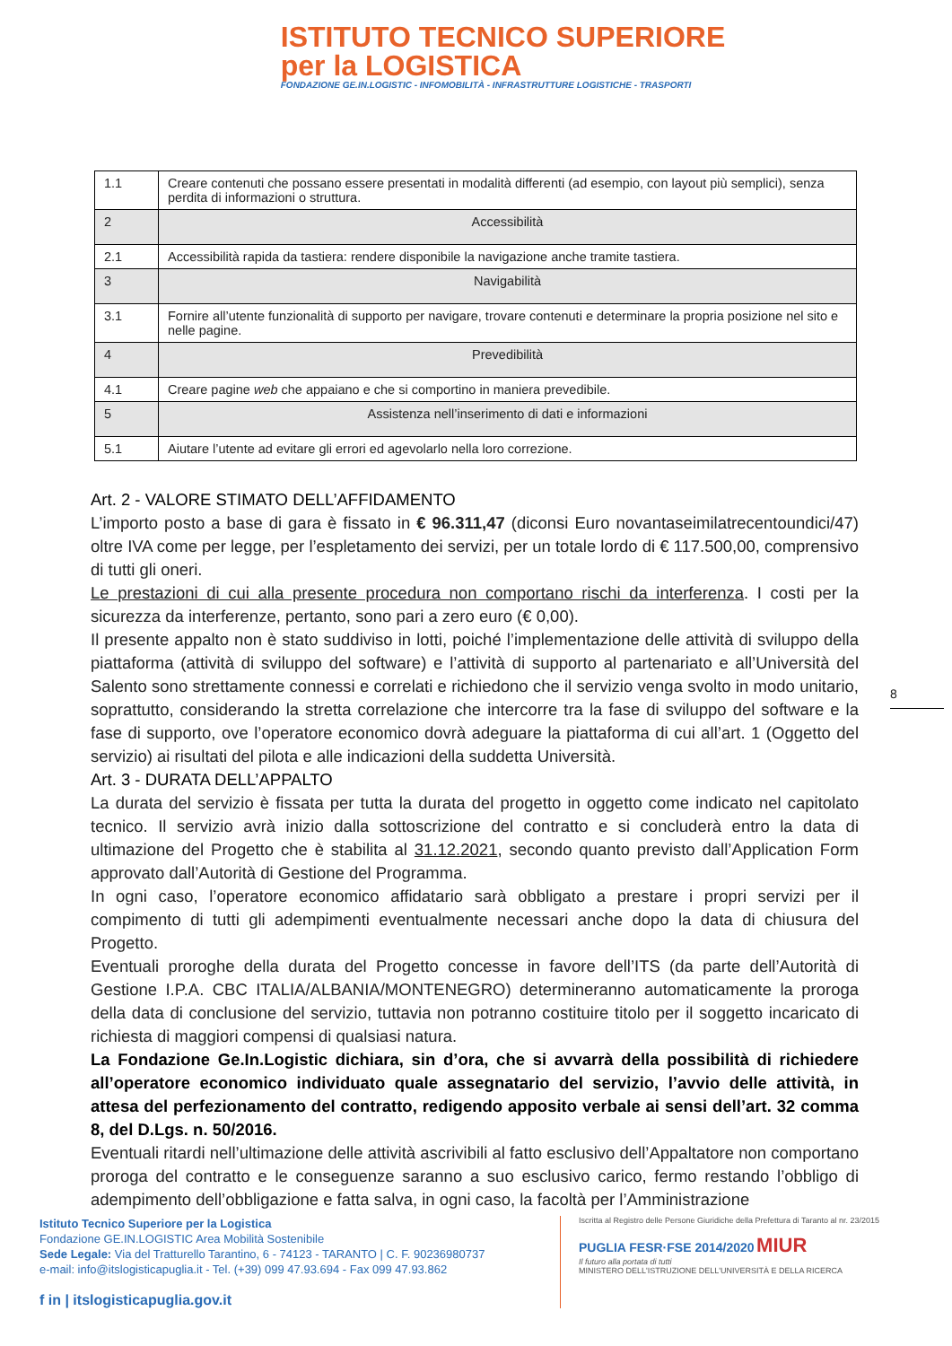ISTITUTO TECNICO SUPERIORE
per la LOGISTICA
FONDAZIONE GE.IN.LOGISTIC - INFOMOBILITÀ - INFRASTRUTTURE LOGISTICHE - TRASPORTI
| 1.1 | Creare contenuti che possano essere presentati in modalità differenti (ad esempio, con layout più semplici), senza perdita di informazioni o struttura. |
| 2 | Accessibilità |
| 2.1 | Accessibilità rapida da tastiera: rendere disponibile la navigazione anche tramite tastiera. |
| 3 | Navigabilità |
| 3.1 | Fornire all’utente funzionalità di supporto per navigare, trovare contenuti e determinare la propria posizione nel sito e nelle pagine. |
| 4 | Prevedibilità |
| 4.1 | Creare pagine web che appaiano e che si comportino in maniera prevedibile. |
| 5 | Assistenza nell’inserimento di dati e informazioni |
| 5.1 | Aiutare l’utente ad evitare gli errori ed agevolarlo nella loro correzione. |
8
Art. 2 - VALORE STIMATO DELL’AFFIDAMENTO
L’importo posto a base di gara è fissato in € 96.311,47 (diconsi Euro novantaseimilatrecentoundici/47) oltre IVA come per legge, per l’espletamento dei servizi, per un totale lordo di € 117.500,00, comprensivo di tutti gli oneri.
Le prestazioni di cui alla presente procedura non comportano rischi da interferenza. I costi per la sicurezza da interferenze, pertanto, sono pari a zero euro (€ 0,00).
Il presente appalto non è stato suddiviso in lotti, poiché l’implementazione delle attività di sviluppo della piattaforma (attività di sviluppo del software) e l’attività di supporto al partenariato e all’Università del Salento sono strettamente connessi e correlati e richiedono che il servizio venga svolto in modo unitario, soprattutto, considerando la stretta correlazione che intercorre tra la fase di sviluppo del software e la fase di supporto, ove l’operatore economico dovrà adeguare la piattaforma di cui all’art. 1 (Oggetto del servizio) ai risultati del pilota e alle indicazioni della suddetta Università.
Art. 3 - DURATA DELL’APPALTO
La durata del servizio è fissata per tutta la durata del progetto in oggetto come indicato nel capitolato tecnico. Il servizio avrà inizio dalla sottoscrizione del contratto e si concluderà entro la data di ultimazione del Progetto che è stabilita al 31.12.2021, secondo quanto previsto dall’Application Form approvato dall’Autorità di Gestione del Programma.
In ogni caso, l’operatore economico affidatario sarà obbligato a prestare i propri servizi per il compimento di tutti gli adempimenti eventualmente necessari anche dopo la data di chiusura del Progetto.
Eventuali proroghe della durata del Progetto concesse in favore dell’ITS (da parte dell’Autorità di Gestione I.P.A. CBC ITALIA/ALBANIA/MONTENEGRO) determineranno automaticamente la proroga della data di conclusione del servizio, tuttavia non potranno costituire titolo per il soggetto incaricato di richiesta di maggiori compensi di qualsiasi natura.
La Fondazione Ge.In.Logistic dichiara, sin d’ora, che si avvarrà della possibilità di richiedere all’operatore economico individuato quale assegnatario del servizio, l’avvio delle attività, in attesa del perfezionamento del contratto, redigendo apposito verbale ai sensi dell’art. 32 comma 8, del D.Lgs. n. 50/2016.
Eventuali ritardi nell’ultimazione delle attività ascrivibili al fatto esclusivo dell’Appaltatore non comportano proroga del contratto e le conseguenze saranno a suo esclusivo carico, fermo restando l’obbligo di adempimento dell’obbligazione e fatta salva, in ogni caso, la facoltà per l’Amministrazione
Istituto Tecnico Superiore per la Logistica
Fondazione GE.IN.LOGISTIC Area Mobilità Sostenibile
Sede Legale: Via del Tratturello Tarantino, 6 - 74123 - TARANTO | C. F. 90236980737
e-mail: info@itslogisticapuglia.it - Tel. (+39) 099 47.93.694 - Fax 099 47.93.862
f in | itslogisticapuglia.gov.it
Iscritta al Registro delle Persone Giuridiche della Prefettura di Taranto al nr. 23/2015
PUGLIA FESR·FSE 2014/2020 MIUR
Il futuro alla portata di tutti
MINISTERO DELL'ISTRUZIONE DELL'UNIVERSITÀ E DELLA RICERCA